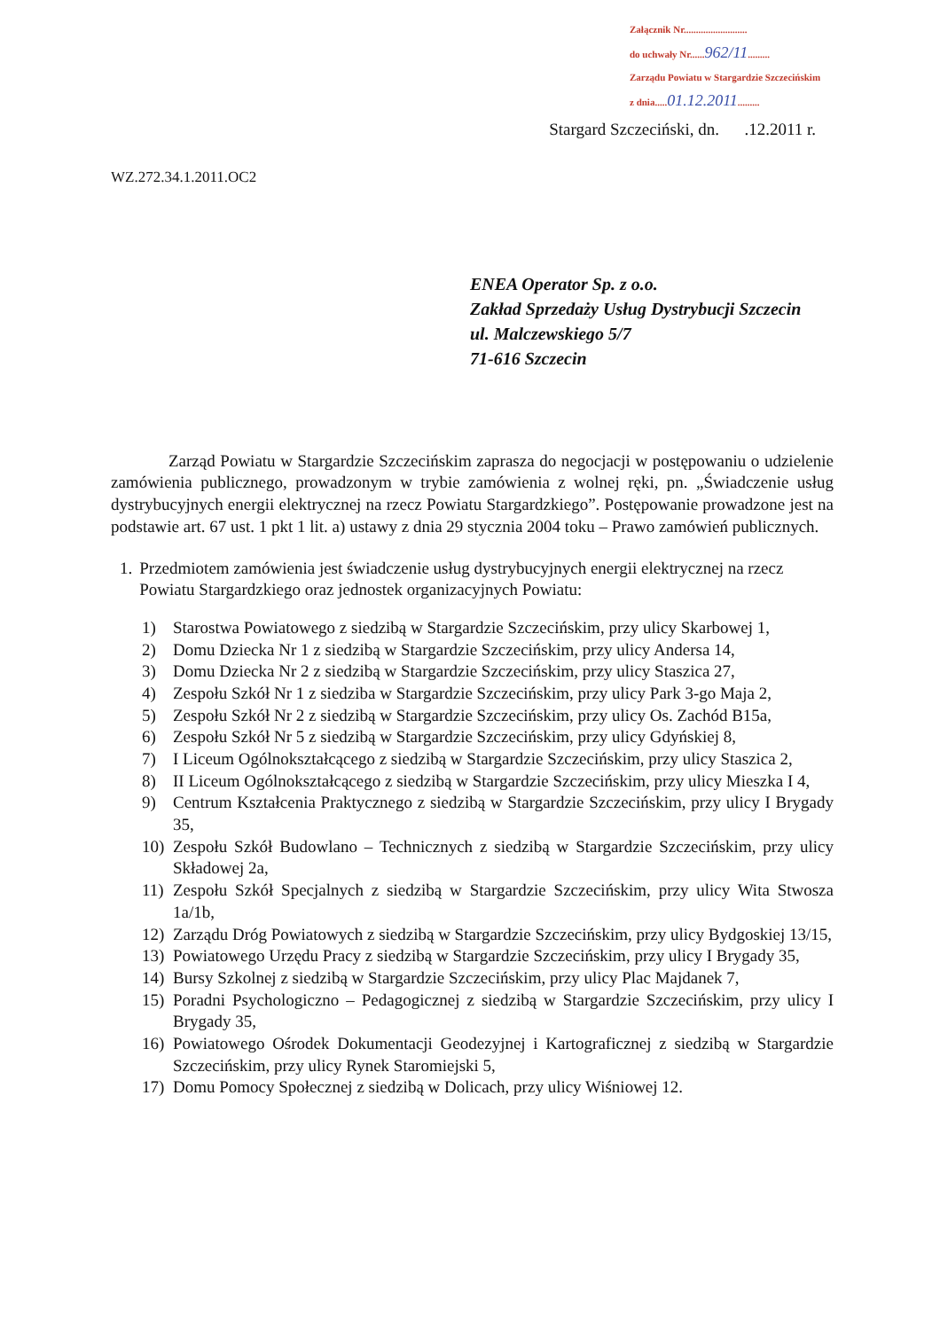Załącznik Nr..........................
do uchwały Nr......962/11.........
Zarządu Powiatu w Stargardzie Szczecińskim
z dnia.....01.12.2011.........
Stargard Szczeciński, dn. .12.2011 r.
WZ.272.34.1.2011.OC2
ENEA Operator Sp. z o.o.
Zakład Sprzedaży Usług Dystrybucji Szczecin
ul. Malczewskiego 5/7
71-616 Szczecin
Zarząd Powiatu w Stargardzie Szczecińskim zaprasza do negocjacji w postępowaniu o udzielenie zamówienia publicznego, prowadzonym w trybie zamówienia z wolnej ręki, pn. „Świadczenie usług dystrybucyjnych energii elektrycznej na rzecz Powiatu Stargardzkiego”. Postępowanie prowadzone jest na podstawie art. 67 ust. 1 pkt 1 lit. a) ustawy z dnia 29 stycznia 2004 toku – Prawo zamówień publicznych.
1. Przedmiotem zamówienia jest świadczenie usług dystrybucyjnych energii elektrycznej na rzecz Powiatu Stargardzkiego oraz jednostek organizacyjnych Powiatu:
1) Starostwa Powiatowego z siedzibą w Stargardzie Szczecińskim, przy ulicy Skarbowej 1,
2) Domu Dziecka Nr 1 z siedzibą w Stargardzie Szczecińskim, przy ulicy Andersa 14,
3) Domu Dziecka Nr 2 z siedzibą w Stargardzie Szczecińskim, przy ulicy Staszica 27,
4) Zespołu Szkół Nr 1 z siedziba w Stargardzie Szczecińskim, przy ulicy Park 3-go Maja 2,
5) Zespołu Szkół Nr 2 z siedzibą w Stargardzie Szczecińskim, przy ulicy Os. Zachód B15a,
6) Zespołu Szkół Nr 5 z siedzibą w Stargardzie Szczecińskim, przy ulicy Gdyńskiej 8,
7) I Liceum Ogólnokształcącego z siedzibą w Stargardzie Szczecińskim, przy ulicy Staszica 2,
8) II Liceum Ogólnokształcącego z siedzibą w Stargardzie Szczecińskim, przy ulicy Mieszka I 4,
9) Centrum Kształcenia Praktycznego z siedzibą w Stargardzie Szczecińskim, przy ulicy I Brygady 35,
10) Zespołu Szkół Budowlano – Technicznych z siedzibą w Stargardzie Szczecińskim, przy ulicy Składowej 2a,
11) Zespołu Szkół Specjalnych z siedzibą w Stargardzie Szczecińskim, przy ulicy Wita Stwosza 1a/1b,
12) Zarządu Dróg Powiatowych z siedzibą w Stargardzie Szczecińskim, przy ulicy Bydgoskiej 13/15,
13) Powiatowego Urzędu Pracy z siedzibą w Stargardzie Szczecińskim, przy ulicy I Brygady 35,
14) Bursy Szkolnej z siedzibą w Stargardzie Szczecińskim, przy ulicy Plac Majdanek 7,
15) Poradni Psychologiczno – Pedagogicznej z siedzibą w Stargardzie Szczecińskim, przy ulicy I Brygady 35,
16) Powiatowego Ośrodek Dokumentacji Geodezyjnej i Kartograficznej z siedzibą w Stargardzie Szczecińskim, przy ulicy Rynek Staromiejski 5,
17) Domu Pomocy Społecznej z siedzibą w Dolicach, przy ulicy Wiśniowej 12.